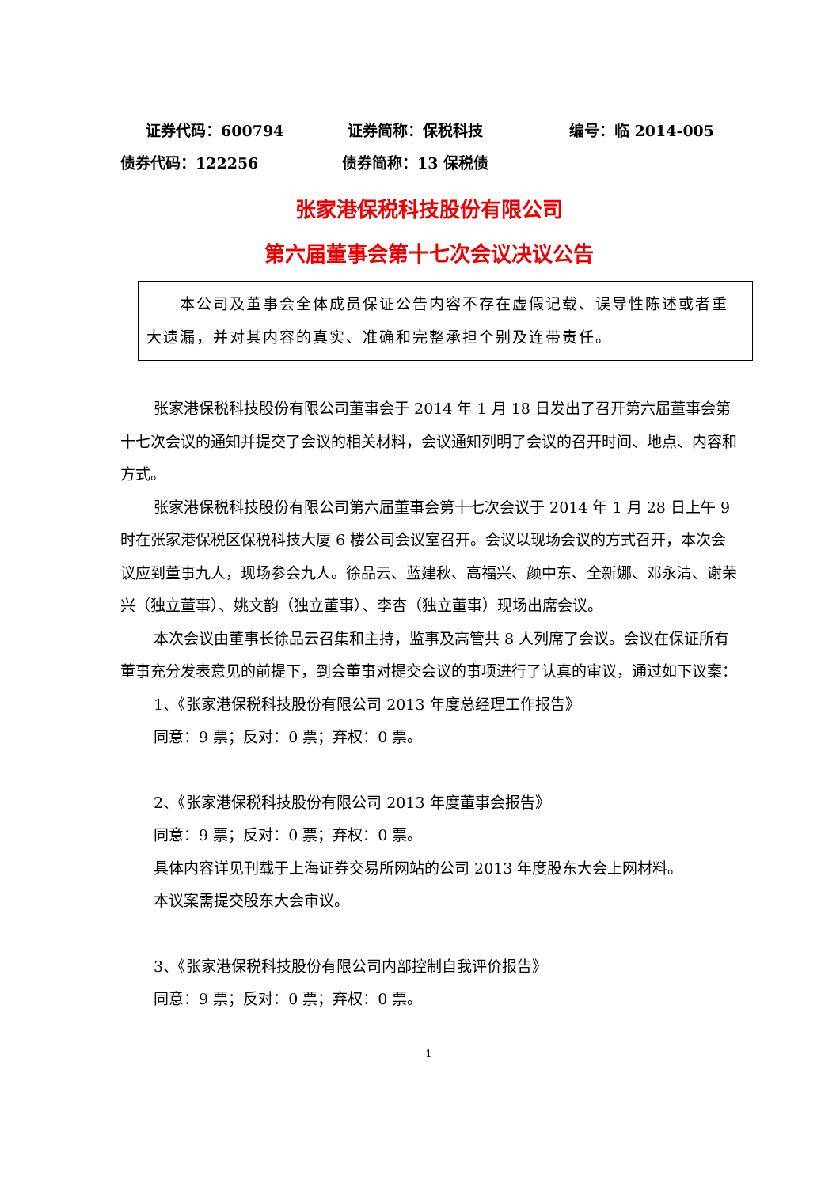证券代码：600794 证券简称：保税科技 编号：临 2014-005
债券代码：122256 债券简称：13 保税债
张家港保税科技股份有限公司
第六届董事会第十七次会议决议公告
本公司及董事会全体成员保证公告内容不存在虚假记载、误导性陈述或者重大遗漏，并对其内容的真实、准确和完整承担个别及连带责任。
张家港保税科技股份有限公司董事会于 2014 年 1 月 18 日发出了召开第六届董事会第十七次会议的通知并提交了会议的相关材料，会议通知列明了会议的召开时间、地点、内容和方式。
张家港保税科技股份有限公司第六届董事会第十七次会议于 2014 年 1 月 28 日上午 9 时在张家港保税区保税科技大厦 6 楼公司会议室召开。会议以现场会议的方式召开，本次会议应到董事九人，现场参会九人。徐品云、蓝建秋、高福兴、颜中东、全新娜、邓永清、谢荣兴（独立董事）、姚文韵（独立董事）、李杏（独立董事）现场出席会议。
本次会议由董事长徐品云召集和主持，监事及高管共 8 人列席了会议。会议在保证所有董事充分发表意见的前提下，到会董事对提交会议的事项进行了认真的审议，通过如下议案：
1、《张家港保税科技股份有限公司 2013 年度总经理工作报告》
同意：9 票；反对：0 票；弃权：0 票。
2、《张家港保税科技股份有限公司 2013 年度董事会报告》
同意：9 票；反对：0 票；弃权：0 票。
具体内容详见刊载于上海证券交易所网站的公司 2013 年度股东大会上网材料。
本议案需提交股东大会审议。
3、《张家港保税科技股份有限公司内部控制自我评价报告》
同意：9 票；反对：0 票；弃权：0 票。
1